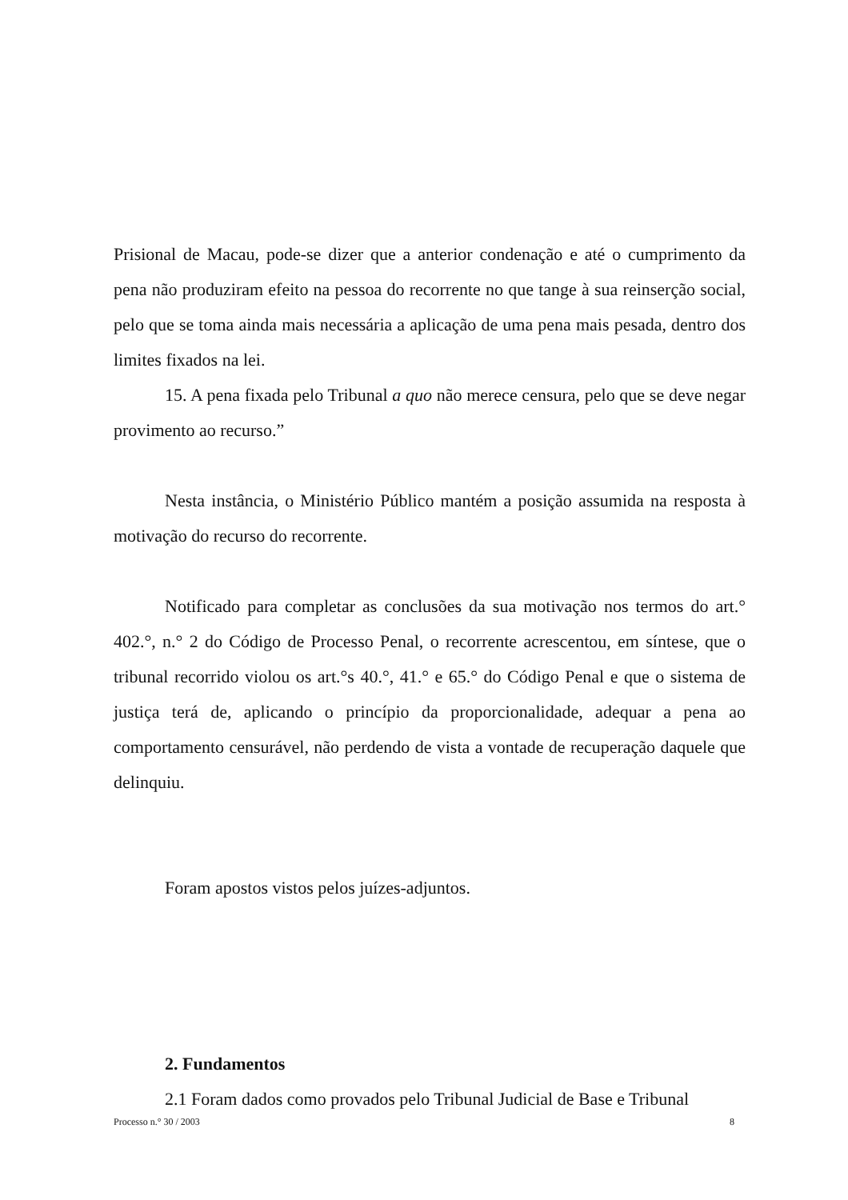Prisional de Macau, pode-se dizer que a anterior condenação e até o cumprimento da pena não produziram efeito na pessoa do recorrente no que tange à sua reinserção social, pelo que se toma ainda mais necessária a aplicação de uma pena mais pesada, dentro dos limites fixados na lei.
15. A pena fixada pelo Tribunal a quo não merece censura, pelo que se deve negar provimento ao recurso.”
Nesta instância, o Ministério Público mantém a posição assumida na resposta à motivação do recurso do recorrente.
Notificado para completar as conclusões da sua motivação nos termos do art.° 402.°, n.° 2 do Código de Processo Penal, o recorrente acrescentou, em síntese, que o tribunal recorrido violou os art.°s 40.°, 41.° e 65.° do Código Penal e que o sistema de justiça terá de, aplicando o princípio da proporcionalidade, adequar a pena ao comportamento censurável, não perdendo de vista a vontade de recuperação daquele que delinquiu.
Foram apostos vistos pelos juízes-adjuntos.
2. Fundamentos
2.1 Foram dados como provados pelo Tribunal Judicial de Base e Tribunal
Processo n.° 30 / 2003 8